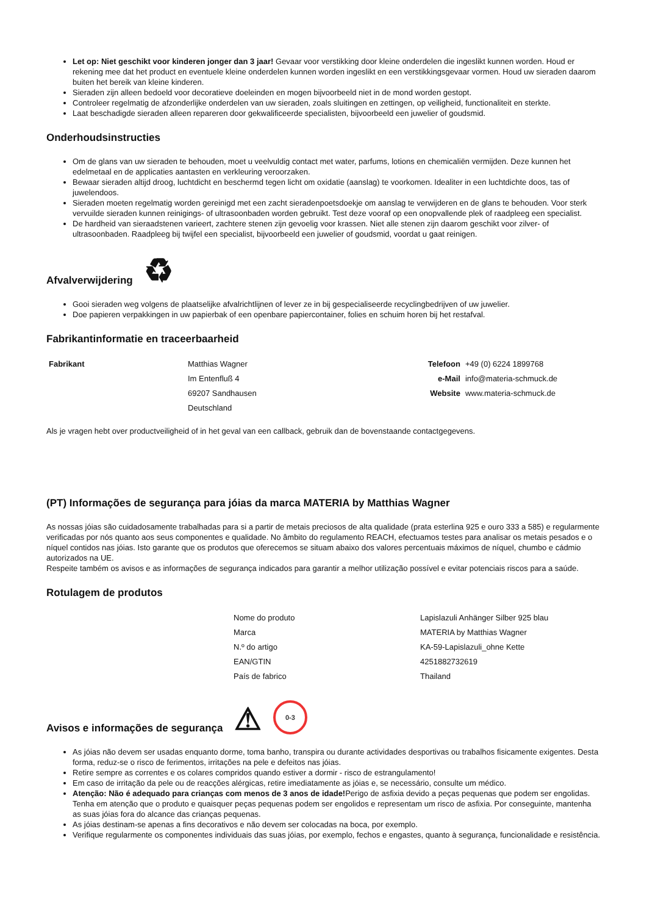Let op: Niet geschikt voor kinderen jonger dan 3 jaar! Gevaar voor verstikking door kleine onderdelen die ingeslikt kunnen worden. Houd er rekening mee dat het product en eventuele kleine onderdelen kunnen worden ingeslikt en een verstikkingsgevaar vormen. Houd uw sieraden daarom buiten het bereik van kleine kinderen.
Sieraden zijn alleen bedoeld voor decoratieve doeleinden en mogen bijvoorbeeld niet in de mond worden gestopt.
Controleer regelmatig de afzonderlijke onderdelen van uw sieraden, zoals sluitingen en zettingen, op veiligheid, functionaliteit en sterkte.
Laat beschadigde sieraden alleen repareren door gekwalificeerde specialisten, bijvoorbeeld een juwelier of goudsmid.
Onderhoudsinstructies
Om de glans van uw sieraden te behouden, moet u veelvuldig contact met water, parfums, lotions en chemicaliën vermijden. Deze kunnen het edelmetaal en de applicaties aantasten en verkleuring veroorzaken.
Bewaar sieraden altijd droog, luchtdicht en beschermd tegen licht om oxidatie (aanslag) te voorkomen. Idealiter in een luchtdichte doos, tas of juwelendoos.
Sieraden moeten regelmatig worden gereinigd met een zacht sieradenpoetsdoekje om aanslag te verwijderen en de glans te behouden. Voor sterk vervuilde sieraden kunnen reinigings- of ultrasoonbaden worden gebruikt. Test deze vooraf op een onopvallende plek of raadpleeg een specialist.
De hardheid van sieraadstenen varieert, zachtere stenen zijn gevoelig voor krassen. Niet alle stenen zijn daarom geschikt voor zilver- of ultrasoonbaden. Raadpleeg bij twijfel een specialist, bijvoorbeeld een juwelier of goudsmid, voordat u gaat reinigen.
Afvalverwijdering ♻
Gooi sieraden weg volgens de plaatselijke afvalrichtlijnen of lever ze in bij gespecialiseerde recyclingbedrijven of uw juwelier.
Doe papieren verpakkingen in uw papierbak of een openbare papiercontainer, folies en schuim horen bij het restafval.
Fabrikantinformatie en traceerbaarheid
| Fabrikant | Matthias Wagner | Telefoon | +49 (0) 6224 1899768 |
| | Im Entenfluß 4 | e-Mail | info@materia-schmuck.de |
| | 69207 Sandhausen | Website | www.materia-schmuck.de |
| | Deutschland | | |
Als je vragen hebt over productveiligheid of in het geval van een callback, gebruik dan de bovenstaande contactgegevens.
(PT) Informações de segurança para jóias da marca MATERIA by Matthias Wagner
As nossas jóias são cuidadosamente trabalhadas para si a partir de metais preciosos de alta qualidade (prata esterlina 925 e ouro 333 a 585) e regularmente verificadas por nós quanto aos seus componentes e qualidade. No âmbito do regulamento REACH, efectuamos testes para analisar os metais pesados e o níquel contidos nas jóias. Isto garante que os produtos que oferecemos se situam abaixo dos valores percentuais máximos de níquel, chumbo e cádmio autorizados na UE.
Respeite também os avisos e as informações de segurança indicados para garantir a melhor utilização possível e evitar potenciais riscos para a saúde.
Rotulagem de produtos
| Nome do produto | Lapislazuli Anhänger Silber 925 blau |
| Marca | MATERIA by Matthias Wagner |
| N.º do artigo | KA-59-Lapislazuli_ohne Kette |
| EAN/GTIN | 4251882732619 |
| País de fabrico | Thailand |
Avisos e informações de segurança ⚠ 0-3
As jóias não devem ser usadas enquanto dorme, toma banho, transpira ou durante actividades desportivas ou trabalhos fisicamente exigentes. Desta forma, reduz-se o risco de ferimentos, irritações na pele e defeitos nas jóias.
Retire sempre as correntes e os colares compridos quando estiver a dormir - risco de estrangulamento!
Em caso de irritação da pele ou de reacções alérgicas, retire imediatamente as jóias e, se necessário, consulte um médico.
Atenção: Não é adequado para crianças com menos de 3 anos de idade!Perigo de asfixia devido a peças pequenas que podem ser engolidas. Tenha em atenção que o produto e quaisquer peças pequenas podem ser engolidos e representam um risco de asfixia. Por conseguinte, mantenha as suas jóias fora do alcance das crianças pequenas.
As jóias destinam-se apenas a fins decorativos e não devem ser colocadas na boca, por exemplo.
Verifique regularmente os componentes individuais das suas jóias, por exemplo, fechos e engastes, quanto à segurança, funcionalidade e resistência.